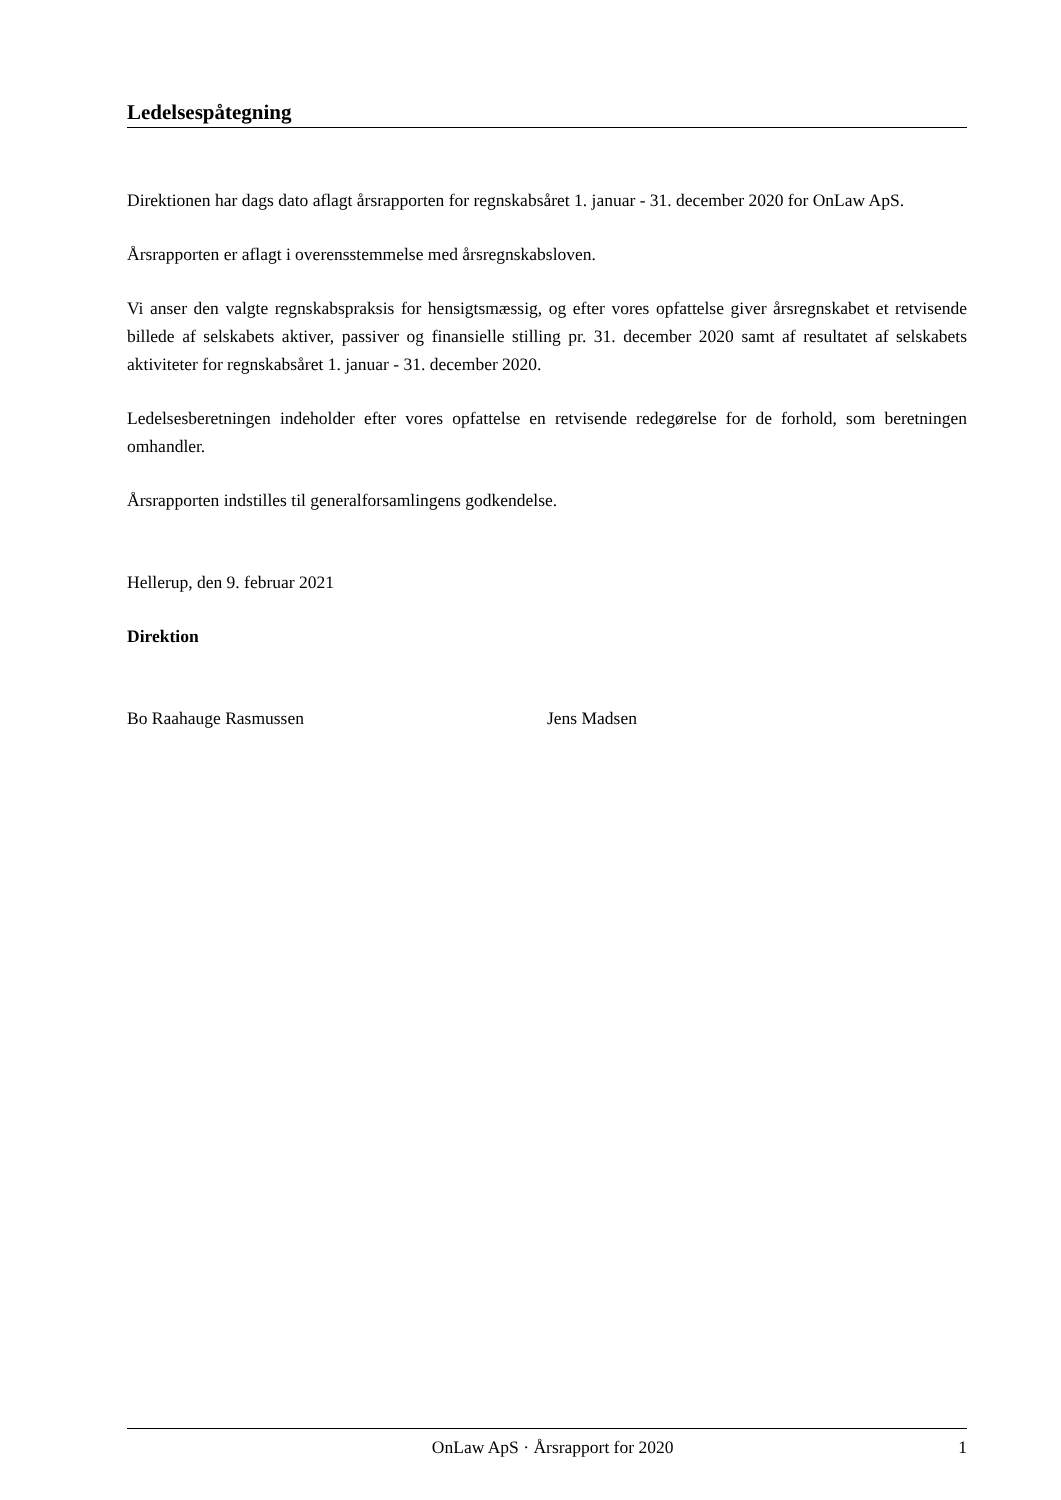Ledelsespåtegning
Direktionen har dags dato aflagt årsrapporten for regnskabsåret 1. januar - 31. december 2020 for OnLaw ApS.
Årsrapporten er aflagt i overensstemmelse med årsregnskabsloven.
Vi anser den valgte regnskabspraksis for hensigtsmæssig, og efter vores opfattelse giver årsregnskabet et retvisende billede af selskabets aktiver, passiver og finansielle stilling pr. 31. december 2020 samt af resultatet af selskabets aktiviteter for regnskabsåret 1. januar - 31. december 2020.
Ledelsesberetningen indeholder efter vores opfattelse en retvisende redegørelse for de forhold, som beretningen omhandler.
Årsrapporten indstilles til generalforsamlingens godkendelse.
Hellerup, den 9. februar 2021
Direktion
Bo Raahauge Rasmussen Jens Madsen
OnLaw ApS · Årsrapport for 2020 1